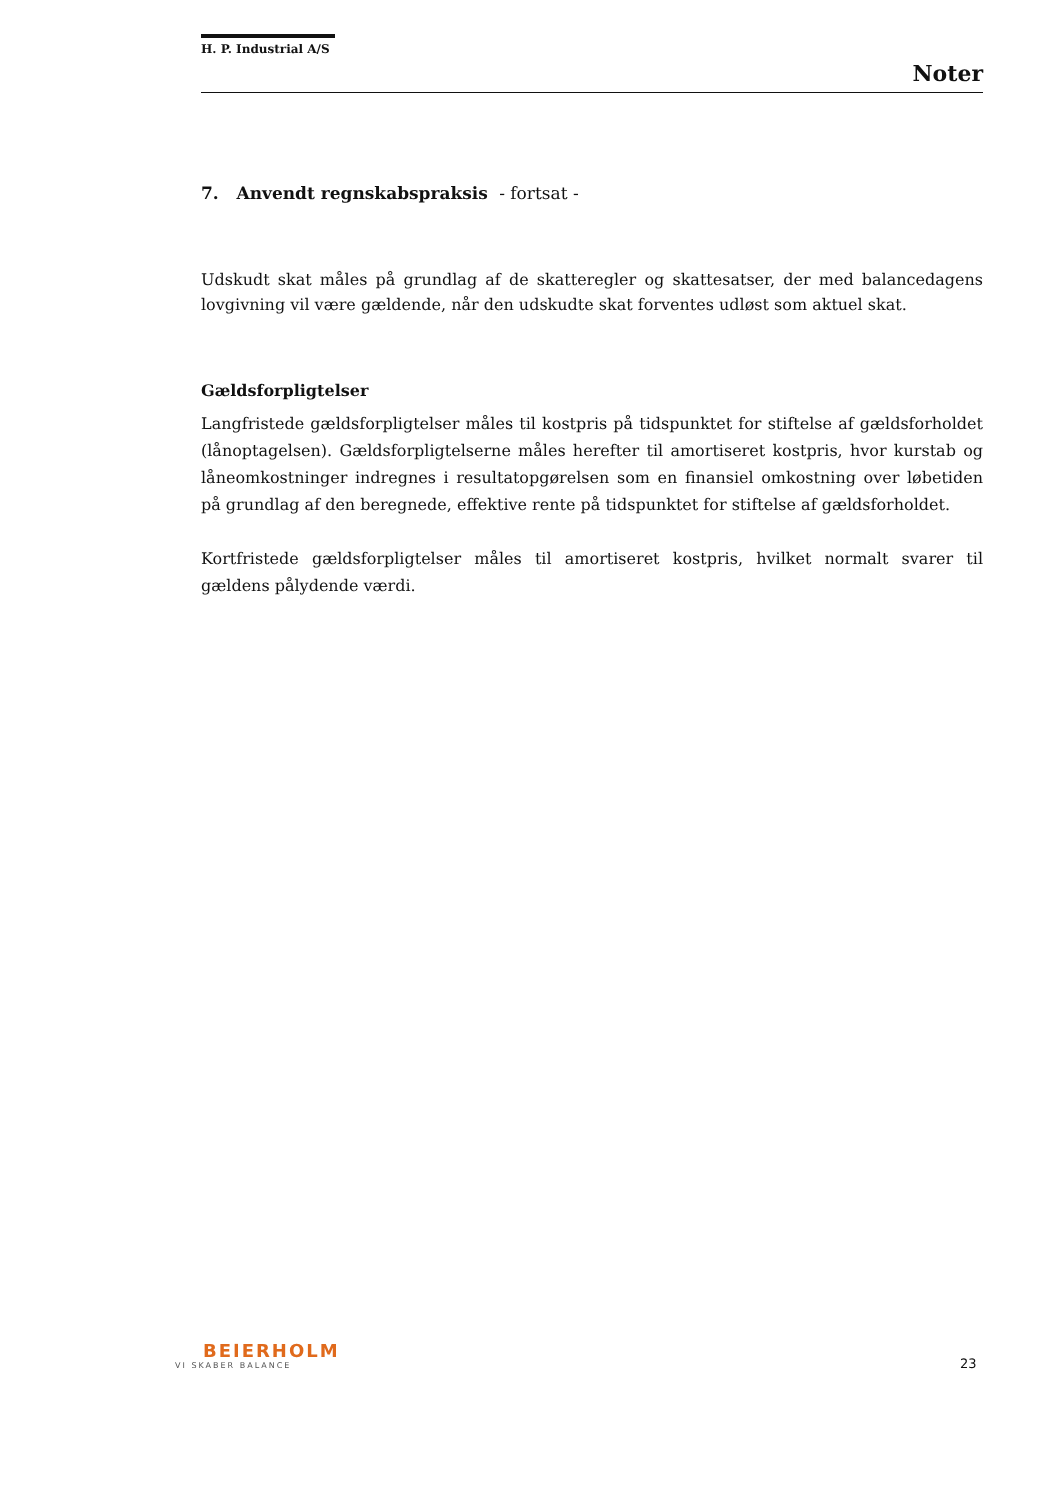H. P. Industrial A/S
Noter
7. Anvendt regnskabspraksis - fortsat -
Udskudt skat måles på grundlag af de skatteregler og skattesatser, der med balancedagens lovgivning vil være gældende, når den udskudte skat forventes udløst som aktuel skat.
Gældsforpligtelser
Langfristede gældsforpligtelser måles til kostpris på tidspunktet for stiftelse af gældsforholdet (lånoptagelsen). Gældsforpligtelserne måles herefter til amortiseret kostpris, hvor kurstab og låneomkostninger indregnes i resultatopgørelsen som en finansiel omkostning over løbetiden på grundlag af den beregnede, effektive rente på tidspunktet for stiftelse af gældsforholdet.
Kortfristede gældsforpligtelser måles til amortiseret kostpris, hvilket normalt svarer til gældens pålydende værdi.
BEIERHOLM
VI SKABER BALANCE
23